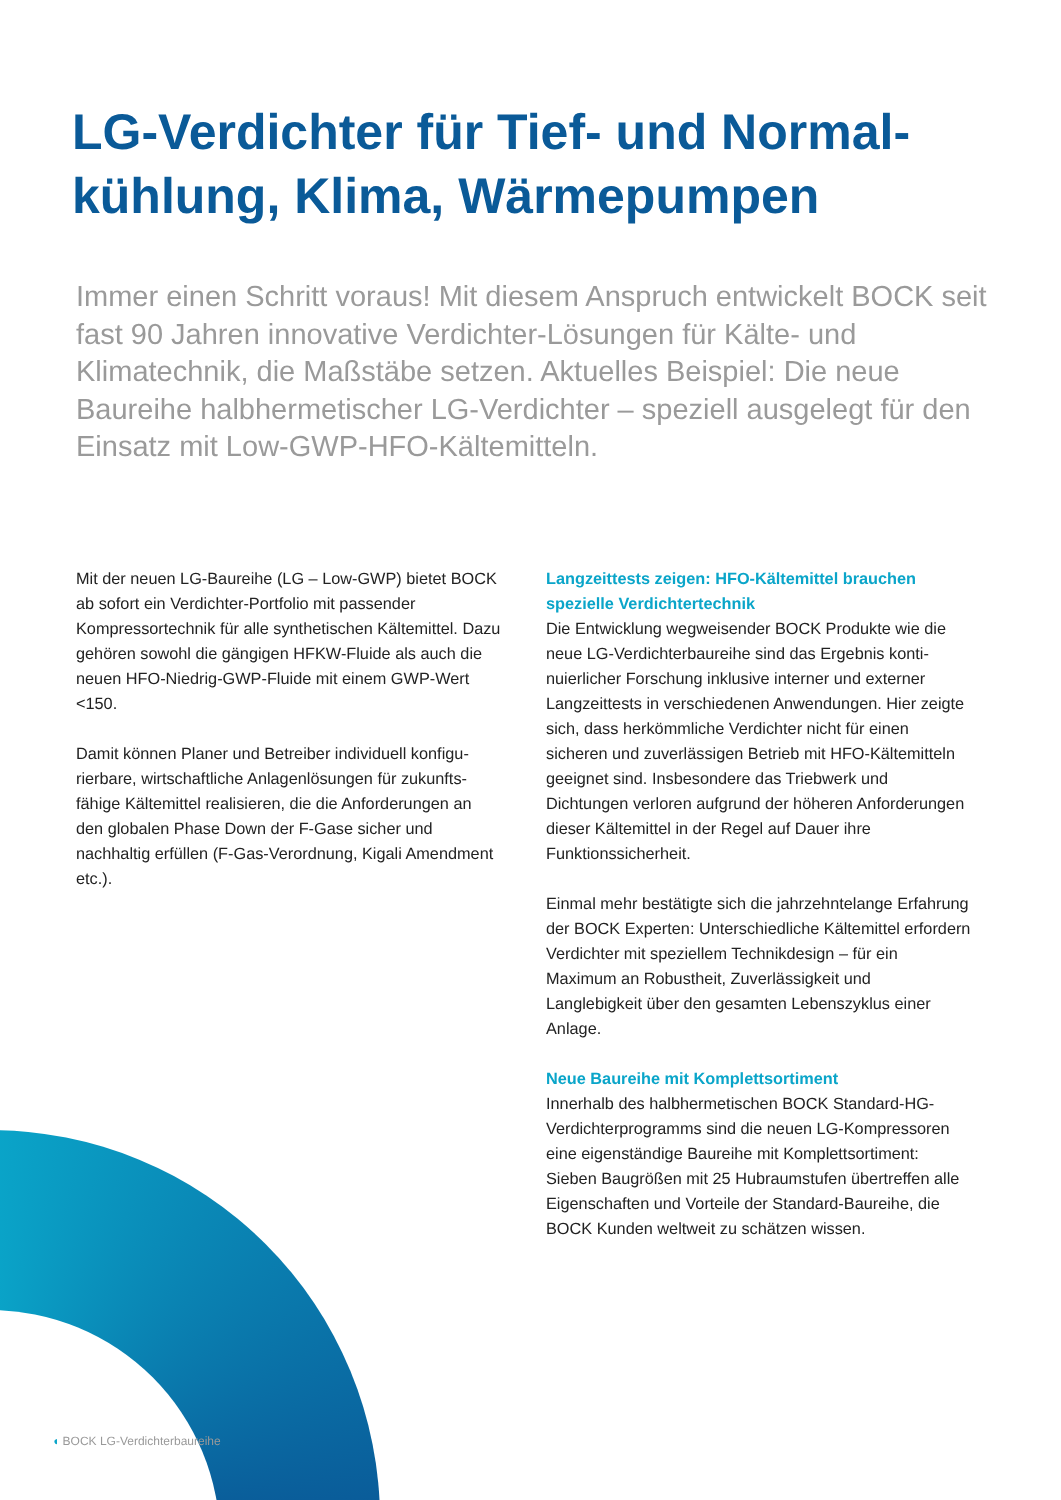LG-Verdichter für Tief- und Normal­kühlung, Klima, Wärmepumpen
Immer einen Schritt voraus! Mit diesem Anspruch entwickelt BOCK seit fast 90 Jahren innovative Verdichter-Lösungen für Kälte- und Klimatechnik, die Maßstäbe setzen. Aktuelles Beispiel: Die neue Baureihe halbhermetischer LG-Verdichter – speziell ausgelegt für den Einsatz mit Low-GWP-HFO-Kältemitteln.
Mit der neuen LG-Baureihe (LG – Low-GWP) bietet BOCK ab sofort ein Verdichter-Portfolio mit passender Kompressortechnik für alle synthetischen Kältemittel. Dazu gehören sowohl die gängigen HFKW-Fluide als auch die neuen HFO-Niedrig-GWP-Fluide mit einem GWP-Wert <150.
Damit können Planer und Betreiber individuell konfigu­rierbare, wirtschaftliche Anlagenlösungen für zukunfts­fähige Kältemittel realisieren, die die Anforderungen an den globalen Phase Down der F-Gase sicher und nachhaltig erfüllen (F-Gas-Verordnung, Kigali Amend­ment etc.).
Langzeittests zeigen: HFO-Kältemittel brauchen spezielle Verdichtertechnik
Die Entwicklung wegweisender BOCK Produkte wie die neue LG-Verdichterbaureihe sind das Ergebnis konti­nuierlicher Forschung inklusive interner und externer Langzeittests in verschiedenen Anwendungen. Hier zeigte sich, dass herkömmliche Verdichter nicht für einen sicheren und zuverlässigen Betrieb mit HFO-Kältemitteln geeignet sind. Insbesondere das Triebwerk und Dichtungen verloren aufgrund der höheren Anforde­rungen dieser Kältemittel in der Regel auf Dauer ihre Funktionssicherheit.
Einmal mehr bestätigte sich die jahrzehntelange Erfahrung der BOCK Experten: Unterschiedliche Kältemittel erfordern Verdichter mit speziellem Technikdesign – für ein Maximum an Robustheit, Zuverlässigkeit und Langlebigkeit über den gesamten Lebenszyklus einer Anlage.
Neue Baureihe mit Komplettsortiment
Innerhalb des halbhermetischen BOCK Standard-HG-Verdichterprogramms sind die neuen LG-Kompressoren eine eigenständige Baureihe mit Komplettsortiment: Sieben Baugrößen mit 25 Hubraumstufen übertreffen alle Eigenschaften und Vorteile der Standard-Baureihe, die BOCK Kunden weltweit zu schätzen wissen.
◖ BOCK LG-Verdichterbaureihe